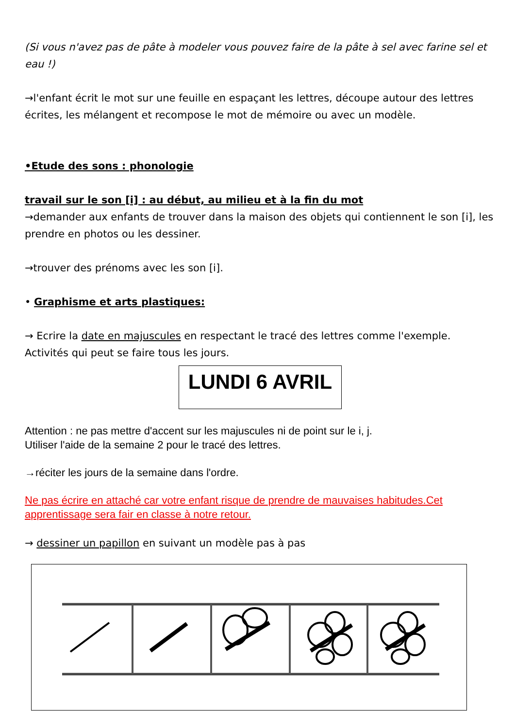(Si vous n'avez pas de pâte à modeler vous pouvez faire de la pâte à sel avec farine sel et eau !)
→l'enfant écrit le mot sur une feuille en espaçant les lettres, découpe autour des lettres écrites, les mélangent et recompose le mot de mémoire ou avec un modèle.
•Etude des sons : phonologie
travail sur le son [i] : au début, au milieu et à la fin du mot
→demander aux enfants de trouver dans la maison des objets qui contiennent le son [i], les prendre en photos ou les dessiner.
→trouver des prénoms avec les son [i].
• Graphisme et arts plastiques:
→ Ecrire la date en majuscules en respectant le tracé des lettres comme l'exemple. Activités qui peut se faire tous les jours.
LUNDI 6 AVRIL
Attention : ne pas mettre d'accent sur les majuscules ni de point sur le i, j.
Utiliser l'aide de la semaine 2 pour le tracé des lettres.
→réciter les jours de la semaine dans l'ordre.
Ne pas écrire en attaché car votre enfant risque de prendre de mauvaises habitudes.Cet apprentissage sera fair en classe à notre retour.
→ dessiner un papillon en suivant un modèle pas à pas